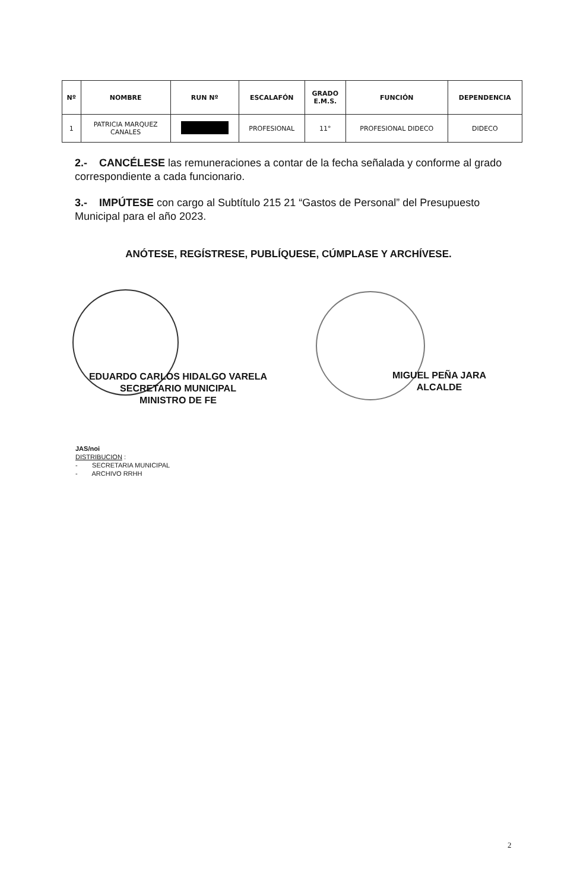| Nº | NOMBRE | RUN Nº | ESCALAFÓN | GRADO E.M.S. | FUNCIÓN | DEPENDENCIA |
| --- | --- | --- | --- | --- | --- | --- |
| 1 | PATRICIA MARQUEZ CANALES | | PROFESIONAL | 11° | PROFESIONAL DIDECO | DIDECO |
2.- CANCÉLESE las remuneraciones a contar de la fecha señalada y conforme al grado correspondiente a cada funcionario.
3.- IMPÚTESE con cargo al Subtítulo 215 21 “Gastos de Personal” del Presupuesto Municipal para el año 2023.
ANÓTESE, REGÍSTRESE, PUBLÍQUESE, CÚMPLASE Y ARCHÍVESE.
EDUARDO CARLOS HIDALGO VARELA
SECRETARIO MUNICIPAL
MINISTRO DE FE
MIGUEL PEÑA JARA
ALCALDE
JAS/noi
DISTRIBUCION :
- SECRETARIA MUNICIPAL
- ARCHIVO RRHH
2